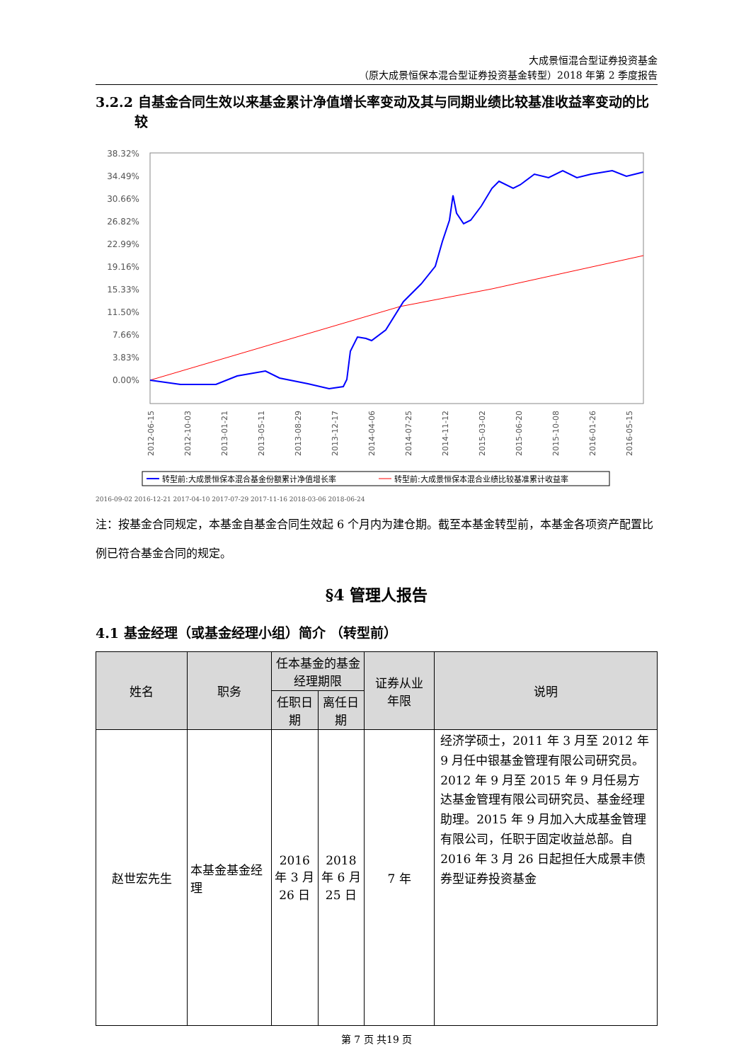大成景恒混合型证券投资基金
（原大成景恒保本混合型证券投资基金转型）2018 年第 2 季度报告
3.2.2 自基金合同生效以来基金累计净值增长率变动及其与同期业绩比较基准收益率变动的比较
38.32%
34.49%
30.66%
26.82%
22.99%
19.16%
15.33%
11.50%
7.66%
3.83%
0.00%
2012-06-15
2012-10-03
2013-01-21
2013-05-11
2013-08-29
2013-12-17
2014-04-06
2014-07-25
2014-11-12
2015-03-02
2015-06-20
2015-10-08
2016-01-26
2016-05-15
转型前:大成景恒保本混合基金份额累计净值增长率
转型前:大成景恒保本混合业绩比较基准累计收益率
2016-09-02 2016-12-21 2017-04-10 2017-07-29 2017-11-16 2018-03-06 2018-06-24
注：按基金合同规定，本基金自基金合同生效起 6 个月内为建仓期。截至本基金转型前，本基金各项资产配置比例已符合基金合同的规定。
§4 管理人报告
4.1 基金经理（或基金经理小组）简介 （转型前）
| 姓名 | 职务 | 任本基金的基金经理期限 | | 证券从业 年限 | 说明 |
| --- | --- | --- | --- | --- | --- |
| | | 任职日期 | 离任日期 | | |
| 赵世宏先生 | 本基金基金经理 | 2016 年 3 月 26 日 | 2018 年 6 月 25 日 | 7 年 | 经济学硕士，2011 年 3 月至 2012 年 9 月任中银基金管理有限公司研究员。2012 年 9 月至 2015 年 9 月任易方达基金管理有限公司研究员、基金经理助理。2015 年 9 月加入大成基金管理有限公司，任职于固定收益总部。自 2016 年 3 月 26 日起担任大成景丰债券型证券投资基金 |
第 7 页 共19 页